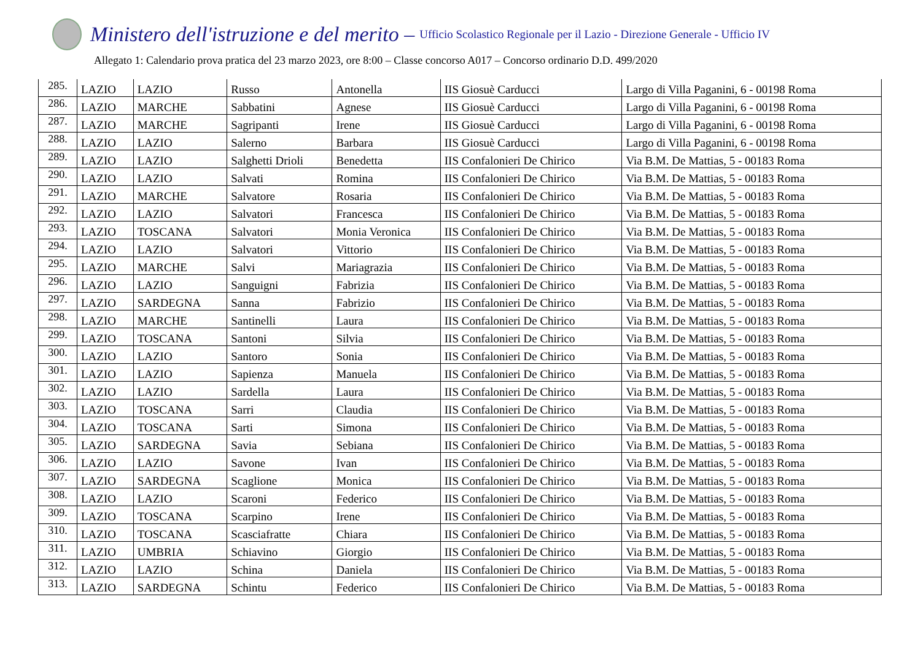Ministero dell'istruzione e del merito – Ufficio Scolastico Regionale per il Lazio - Direzione Generale - Ufficio IV
Allegato 1: Calendario prova pratica del 23 marzo 2023, ore 8:00 – Classe concorso A017 – Concorso ordinario D.D. 499/2020
| 285. | LAZIO | LAZIO | Russo | Antonella | IIS Giosuè Carducci | Largo di Villa Paganini, 6 - 00198 Roma |
| 286. | LAZIO | MARCHE | Sabbatini | Agnese | IIS Giosuè Carducci | Largo di Villa Paganini, 6 - 00198 Roma |
| 287. | LAZIO | MARCHE | Sagripanti | Irene | IIS Giosuè Carducci | Largo di Villa Paganini, 6 - 00198 Roma |
| 288. | LAZIO | LAZIO | Salerno | Barbara | IIS Giosuè Carducci | Largo di Villa Paganini, 6 - 00198 Roma |
| 289. | LAZIO | LAZIO | Salghetti Drioli | Benedetta | IIS Confalonieri De Chirico | Via B.M. De Mattias, 5 - 00183 Roma |
| 290. | LAZIO | LAZIO | Salvati | Romina | IIS Confalonieri De Chirico | Via B.M. De Mattias, 5 - 00183 Roma |
| 291. | LAZIO | MARCHE | Salvatore | Rosaria | IIS Confalonieri De Chirico | Via B.M. De Mattias, 5 - 00183 Roma |
| 292. | LAZIO | LAZIO | Salvatori | Francesca | IIS Confalonieri De Chirico | Via B.M. De Mattias, 5 - 00183 Roma |
| 293. | LAZIO | TOSCANA | Salvatori | Monia Veronica | IIS Confalonieri De Chirico | Via B.M. De Mattias, 5 - 00183 Roma |
| 294. | LAZIO | LAZIO | Salvatori | Vittorio | IIS Confalonieri De Chirico | Via B.M. De Mattias, 5 - 00183 Roma |
| 295. | LAZIO | MARCHE | Salvi | Mariagrazia | IIS Confalonieri De Chirico | Via B.M. De Mattias, 5 - 00183 Roma |
| 296. | LAZIO | LAZIO | Sanguigni | Fabrizia | IIS Confalonieri De Chirico | Via B.M. De Mattias, 5 - 00183 Roma |
| 297. | LAZIO | SARDEGNA | Sanna | Fabrizio | IIS Confalonieri De Chirico | Via B.M. De Mattias, 5 - 00183 Roma |
| 298. | LAZIO | MARCHE | Santinelli | Laura | IIS Confalonieri De Chirico | Via B.M. De Mattias, 5 - 00183 Roma |
| 299. | LAZIO | TOSCANA | Santoni | Silvia | IIS Confalonieri De Chirico | Via B.M. De Mattias, 5 - 00183 Roma |
| 300. | LAZIO | LAZIO | Santoro | Sonia | IIS Confalonieri De Chirico | Via B.M. De Mattias, 5 - 00183 Roma |
| 301. | LAZIO | LAZIO | Sapienza | Manuela | IIS Confalonieri De Chirico | Via B.M. De Mattias, 5 - 00183 Roma |
| 302. | LAZIO | LAZIO | Sardella | Laura | IIS Confalonieri De Chirico | Via B.M. De Mattias, 5 - 00183 Roma |
| 303. | LAZIO | TOSCANA | Sarri | Claudia | IIS Confalonieri De Chirico | Via B.M. De Mattias, 5 - 00183 Roma |
| 304. | LAZIO | TOSCANA | Sarti | Simona | IIS Confalonieri De Chirico | Via B.M. De Mattias, 5 - 00183 Roma |
| 305. | LAZIO | SARDEGNA | Savia | Sebiana | IIS Confalonieri De Chirico | Via B.M. De Mattias, 5 - 00183 Roma |
| 306. | LAZIO | LAZIO | Savone | Ivan | IIS Confalonieri De Chirico | Via B.M. De Mattias, 5 - 00183 Roma |
| 307. | LAZIO | SARDEGNA | Scaglione | Monica | IIS Confalonieri De Chirico | Via B.M. De Mattias, 5 - 00183 Roma |
| 308. | LAZIO | LAZIO | Scaroni | Federico | IIS Confalonieri De Chirico | Via B.M. De Mattias, 5 - 00183 Roma |
| 309. | LAZIO | TOSCANA | Scarpino | Irene | IIS Confalonieri De Chirico | Via B.M. De Mattias, 5 - 00183 Roma |
| 310. | LAZIO | TOSCANA | Scasciafratte | Chiara | IIS Confalonieri De Chirico | Via B.M. De Mattias, 5 - 00183 Roma |
| 311. | LAZIO | UMBRIA | Schiavino | Giorgio | IIS Confalonieri De Chirico | Via B.M. De Mattias, 5 - 00183 Roma |
| 312. | LAZIO | LAZIO | Schina | Daniela | IIS Confalonieri De Chirico | Via B.M. De Mattias, 5 - 00183 Roma |
| 313. | LAZIO | SARDEGNA | Schintu | Federico | IIS Confalonieri De Chirico | Via B.M. De Mattias, 5 - 00183 Roma |